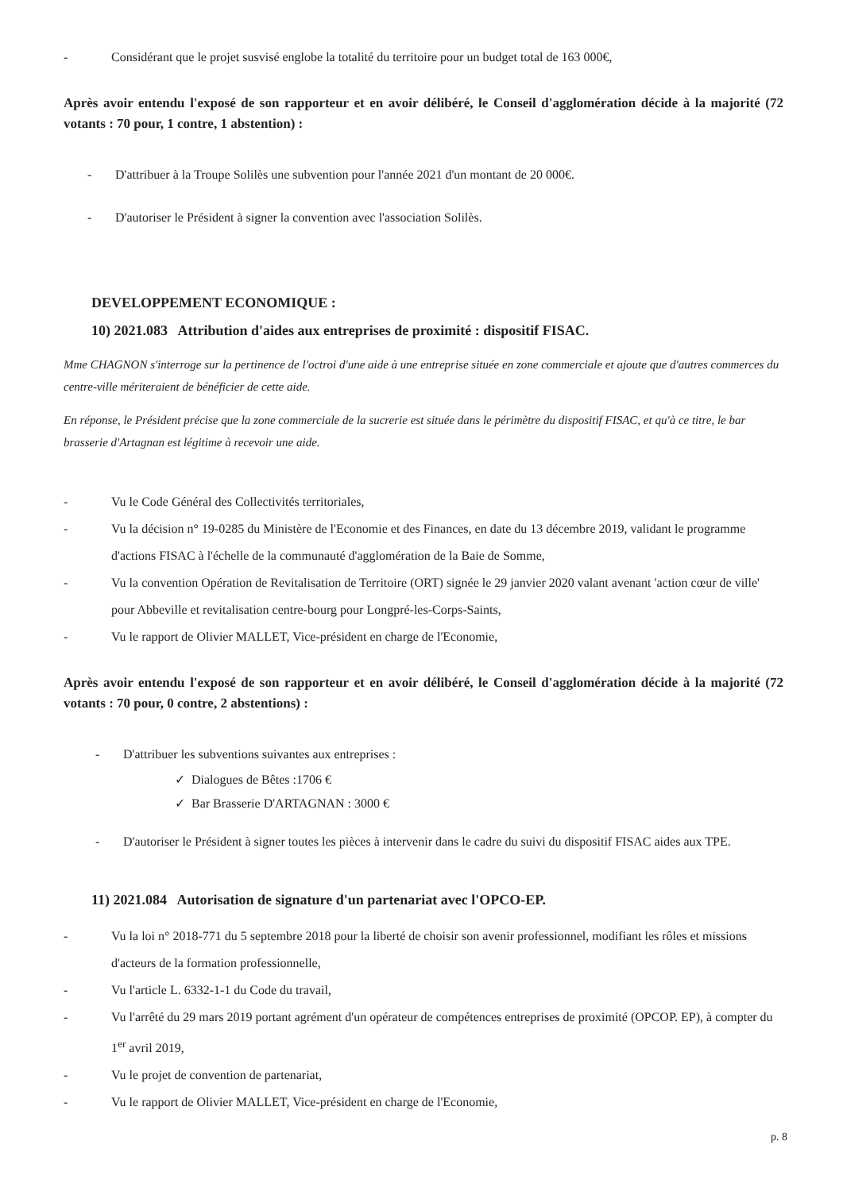- Considérant que le projet susvisé englobe la totalité du territoire pour un budget total de 163 000€,
Après avoir entendu l'exposé de son rapporteur et en avoir délibéré, le Conseil d'agglomération décide à la majorité (72 votants : 70 pour, 1 contre, 1 abstention) :
- D'attribuer à la Troupe Solilès une subvention pour l'année 2021 d'un montant de 20 000€.
- D'autoriser le Président à signer la convention avec l'association Solilès.
DEVELOPPEMENT ECONOMIQUE :
10) 2021.083 Attribution d'aides aux entreprises de proximité : dispositif FISAC.
Mme CHAGNON s'interroge sur la pertinence de l'octroi d'une aide à une entreprise située en zone commerciale et ajoute que d'autres commerces du centre-ville mériteraient de bénéficier de cette aide.
En réponse, le Président précise que la zone commerciale de la sucrerie est située dans le périmètre du dispositif FISAC, et qu'à ce titre, le bar brasserie d'Artagnan est légitime à recevoir une aide.
- Vu le Code Général des Collectivités territoriales,
- Vu la décision n° 19-0285 du Ministère de l'Economie et des Finances, en date du 13 décembre 2019, validant le programme d'actions FISAC à l'échelle de la communauté d'agglomération de la Baie de Somme,
- Vu la convention Opération de Revitalisation de Territoire (ORT) signée le 29 janvier 2020 valant avenant 'action cœur de ville' pour Abbeville et revitalisation centre-bourg pour Longpré-les-Corps-Saints,
- Vu le rapport de Olivier MALLET, Vice-président en charge de l'Economie,
Après avoir entendu l'exposé de son rapporteur et en avoir délibéré, le Conseil d'agglomération décide à la majorité (72 votants : 70 pour, 0 contre, 2 abstentions) :
- D'attribuer les subventions suivantes aux entreprises :
✓ Dialogues de Bêtes :1706 €
✓ Bar Brasserie D'ARTAGNAN : 3000 €
- D'autoriser le Président à signer toutes les pièces à intervenir dans le cadre du suivi du dispositif FISAC aides aux TPE.
11) 2021.084 Autorisation de signature d'un partenariat avec l'OPCO-EP.
- Vu la loi n° 2018-771 du 5 septembre 2018 pour la liberté de choisir son avenir professionnel, modifiant les rôles et missions d'acteurs de la formation professionnelle,
- Vu l'article L. 6332-1-1 du Code du travail,
- Vu l'arrêté du 29 mars 2019 portant agrément d'un opérateur de compétences entreprises de proximité (OPCOP. EP), à compter du 1<sup>er</sup> avril 2019,
- Vu le projet de convention de partenariat,
- Vu le rapport de Olivier MALLET, Vice-président en charge de l'Economie,
p. 8